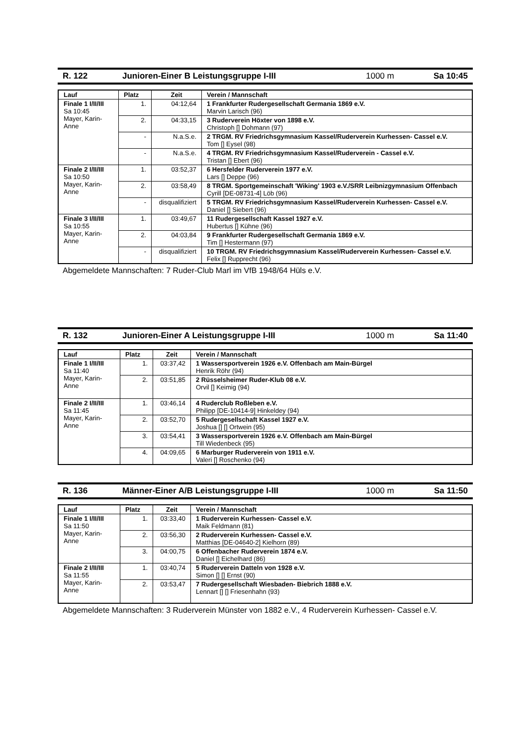R. 122 Junioren-Einer B Leistungsgruppe I-III 1000 m Sa 10:45
| Lauf | Platz | Zeit | Verein / Mannschaft |
| --- | --- | --- | --- |
| Finale 1 I/II/III Sa 10:45 Mayer, Karin-Anne | 1. | 04:12,64 | 1 Frankfurter Rudergesellschaft Germania 1869 e.V. Marvin Larisch (96) |
| | 2. | 04:33,15 | 3 Ruderverein Höxter von 1898 e.V. Christoph [] Dohmann (97) |
| | - | N.a.S.e. | 2 TRGM. RV Friedrichsgymnasium Kassel/Ruderverein Kurhessen- Cassel e.V. Tom [] Eysel (98) |
| | - | N.a.S.e. | 4 TRGM. RV Friedrichsgymnasium Kassel/Ruderverein - Cassel e.V. Tristan [] Ebert (96) |
| Finale 2 I/II/III Sa 10:50 Mayer, Karin-Anne | 1. | 03:52,37 | 6 Hersfelder Ruderverein 1977 e.V. Lars [] Deppe (96) |
| | 2. | 03:58,49 | 8 TRGM. Sportgemeinschaft 'Wiking' 1903 e.V./SRR Leibnizgymnasium Offenbach Cyrill [DE-08731-4] Löb (96) |
| | - | disqualifiziert | 5 TRGM. RV Friedrichsgymnasium Kassel/Ruderverein Kurhessen- Cassel e.V. Daniel [] Siebert (96) |
| Finale 3 I/II/III Sa 10:55 Mayer, Karin-Anne | 1. | 03:49,67 | 11 Rudergesellschaft Kassel 1927 e.V. Hubertus [] Kühne (96) |
| | 2. | 04:03,84 | 9 Frankfurter Rudergesellschaft Germania 1869 e.V. Tim [] Hestermann (97) |
| | - | disqualifiziert | 10 TRGM. RV Friedrichsgymnasium Kassel/Ruderverein Kurhessen- Cassel e.V. Felix [] Rupprecht (96) |
Abgemeldete Mannschaften: 7 Ruder-Club Marl im VfB 1948/64 Hüls e.V.
R. 132 Junioren-Einer A Leistungsgruppe I-III 1000 m Sa 11:40
| Lauf | Platz | Zeit | Verein / Mannschaft |
| --- | --- | --- | --- |
| Finale 1 I/II/III Sa 11:40 Mayer, Karin-Anne | 1. | 03:37,42 | 1 Wassersportverein 1926 e.V. Offenbach am Main-Bürgel Henrik Röhr (94) |
| | 2. | 03:51,85 | 2 Rüsselsheimer Ruder-Klub 08 e.V. Orvil [] Keimig (94) |
| Finale 2 I/II/III Sa 11:45 Mayer, Karin-Anne | 1. | 03:46,14 | 4 Ruderclub Roßleben e.V. Philipp [DE-10414-9] Hinkeldey (94) |
| | 2. | 03:52,70 | 5 Rudergesellschaft Kassel 1927 e.V. Joshua [] [] Ortwein (95) |
| | 3. | 03:54,41 | 3 Wassersportverein 1926 e.V. Offenbach am Main-Bürgel Till Wiedenbeck (95) |
| | 4. | 04:09,65 | 6 Marburger Ruderverein von 1911 e.V. Valeri [] Roschenko (94) |
R. 136 Männer-Einer A/B Leistungsgruppe I-III 1000 m Sa 11:50
| Lauf | Platz | Zeit | Verein / Mannschaft |
| --- | --- | --- | --- |
| Finale 1 I/II/III Sa 11:50 Mayer, Karin-Anne | 1. | 03:33,40 | 1 Ruderverein Kurhessen- Cassel e.V. Maik Feldmann (81) |
| | 2. | 03:56,30 | 2 Ruderverein Kurhessen- Cassel e.V. Matthias [DE-04640-2] Kielhorn (89) |
| | 3. | 04:00,75 | 6 Offenbacher Ruderverein 1874 e.V. Daniel [] Eichelhard (86) |
| Finale 2 I/II/III Sa 11:55 Mayer, Karin-Anne | 1. | 03:40,74 | 5 Ruderverein Datteln von 1928 e.V. Simon [] [] Ernst (90) |
| | 2. | 03:53,47 | 7 Rudergesellschaft Wiesbaden- Biebrich 1888 e.V. Lennart [] [] Friesenhahn (93) |
Abgemeldete Mannschaften: 3 Ruderverein Münster von 1882 e.V., 4 Ruderverein Kurhessen- Cassel e.V.